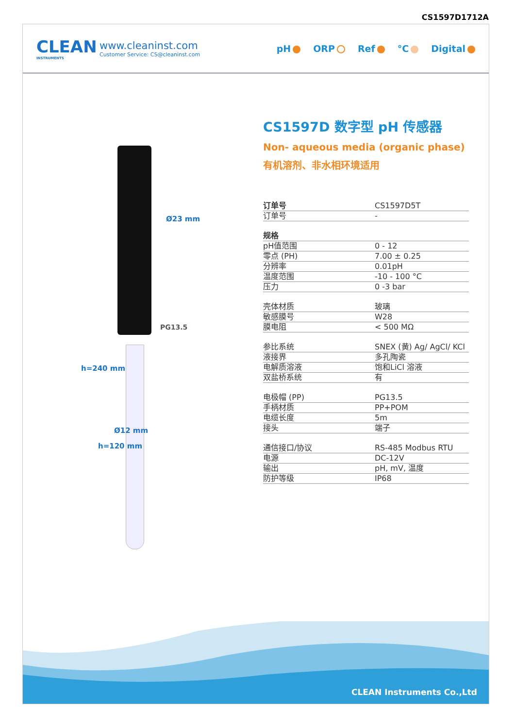CS1597D1712A
CLEAN
INSTRUMENTS
www.cleaninst.com
Customer Service: CS@cleaninst.com
pH ORP Ref °C Digital
Ø23 mm
PG13.5
Ø12 mm
h=240 mm
h=120 mm
CS1597D 数字型 pH 传感器
Non- aqueous media (organic phase)
有机溶剂、非水相环境适用
| 订单号 | CS1597D5T |
| 订单号 | - |
| 规格 | |
| pH值范围 | 0 - 12 |
| 零点 (PH) | 7.00 ± 0.25 |
| 分辨率 | 0.01pH |
| 温度范围 | -10 - 100 °C |
| 压力 | 0 -3 bar |
| 壳体材质 | 玻璃 |
| 敏感膜号 | W28 |
| 膜电阻 | < 500 MΩ |
| 参比系统 | SNEX (黄) Ag/ AgCl/ KCl |
| 液接界 | 多孔陶瓷 |
| 电解质溶液 | 饱和LiCl 溶液 |
| 双盐桥系统 | 有 |
| 电极帽 (PP) | PG13.5 |
| 手柄材质 | PP+POM |
| 电缆长度 | 5m |
| 接头 | 端子 |
| 通信接口/协议 | RS-485 Modbus RTU |
| 电源 | DC-12V |
| 输出 | pH, mV, 温度 |
| 防护等级 | IP68 |
CLEAN Instruments Co.,Ltd